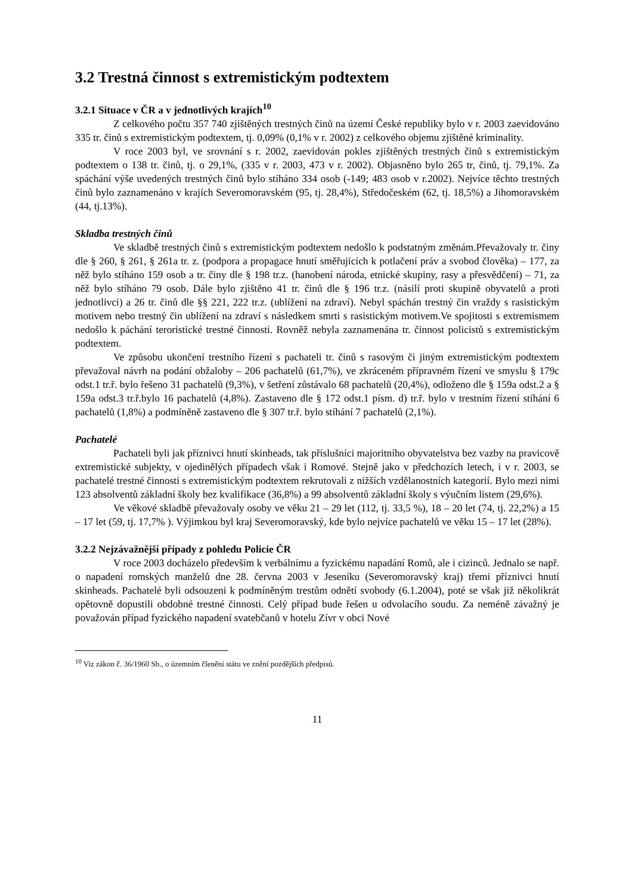3.2 Trestná činnost s extremistickým podtextem
3.2.1 Situace v ČR a v jednotlivých krajích<sup>10</sup>
Z celkového počtu 357 740 zjištěných trestných činů na území České republiky bylo v r. 2003 zaevidováno 335 tr. činů s extremistickým podtextem, tj. 0,09% (0,1% v r. 2002) z celkového objemu zjištěné kriminality.
V roce 2003 byl, ve srovnání s r. 2002, zaevidován pokles zjištěných trestných činů s extremistickým podtextem o 138 tr. činů, tj. o 29,1%, (335 v r. 2003, 473 v r. 2002). Objasněno bylo 265 tr, činů, tj. 79,1%. Za spáchání výše uvedených trestných činů bylo stíháno 334 osob (-149; 483 osob v r.2002). Nejvíce těchto trestných činů bylo zaznamenáno v krajích Severomoravském (95, tj. 28,4%), Středočeském (62, tj. 18,5%) a Jihomoravském (44, tj.13%).
Skladba trestných činů
Ve skladbě trestných činů s extremistickým podtextem nedošlo k podstatným změnám.Převažovaly tr. činy dle § 260, § 261, § 261a tr. z. (podpora a propagace hnutí směřujících k potlačení práv a svobod člověka) – 177, za něž bylo stíháno 159 osob a tr. činy dle § 198 tr.z. (hanobení národa, etnické skupiny, rasy a přesvědčení) – 71, za něž bylo stíháno 79 osob. Dále bylo zjištěno 41 tr. činů dle § 196 tr.z. (násilí proti skupině obyvatelů a proti jednotlivci) a 26 tr. činů dle §§ 221, 222 tr.z. (ublížení na zdraví). Nebyl spáchán trestný čin vraždy s rasistickým motivem nebo trestný čin ublížení na zdraví s následkem smrti s rasistickým motivem.Ve spojitosti s extremismem nedošlo k páchání teroristické trestné činnosti. Rovněž nebyla zaznamenána tr. činnost policistů s extremistickým podtextem.
Ve způsobu ukončení trestního řízení s pachateli tr. činů s rasovým či jiným extremistickým podtextem převažoval návrh na podání obžaloby – 206 pachatelů (61,7%), ve zkráceném přípravném řízení ve smyslu § 179c odst.1 tr.ř. bylo řešeno 31 pachatelů (9,3%), v šetření zůstávalo 68 pachatelů (20,4%), odloženo dle § 159a odst.2 a § 159a odst.3 tr.ř.bylo 16 pachatelů (4,8%). Zastaveno dle § 172 odst.1 písm. d) tr.ř. bylo v trestním řízení stíhání 6 pachatelů (1,8%) a podmíněně zastaveno dle § 307 tr.ř. bylo stíhání 7 pachatelů (2,1%).
Pachatelé
Pachateli byli jak příznivci hnutí skinheads, tak příslušníci majoritního obyvatelstva bez vazby na pravicově extremistické subjekty, v ojedinělých případech však i Romové. Stejně jako v předchozích letech, i v r. 2003, se pachatelé trestné činnosti s extremistickým podtextem rekrutovali z nižších vzdělanostních kategorií. Bylo mezi nimi 123 absolventů základní školy bez kvalifikace (36,8%) a 99 absolventů základní školy s výučním listem (29,6%).
Ve věkové skladbě převažovaly osoby ve věku 21 – 29 let (112, tj. 33,5 %), 18 – 20 let (74, tj. 22,2%) a 15 – 17 let (59, tj. 17,7% ). Výjimkou byl kraj Severomoravský, kde bylo nejvíce pachatelů ve věku 15 – 17 let (28%).
3.2.2 Nejzávažnější případy z pohledu Policie ČR
V roce 2003 docházelo především k verbálnímu a fyzickému napadání Romů, ale i cizinců. Jednalo se např. o napadení romských manželů dne 28. června 2003 v Jeseníku (Severomoravský kraj) třemi příznivci hnutí skinheads. Pachatelé byli odsouzeni k podmíněným trestům odnětí svobody (6.1.2004), poté se však již několikrát opětovně dopustili obdobné trestné činnosti. Celý případ bude řešen u odvolacího soudu. Za neméně závažný je považován případ fyzického napadení svatebčanů v hotelu Zívr v obci Nové
<sup>10</sup> Viz zákon č. 36/1960 Sb., o územním členění státu ve znění pozdějších předpisů.
11